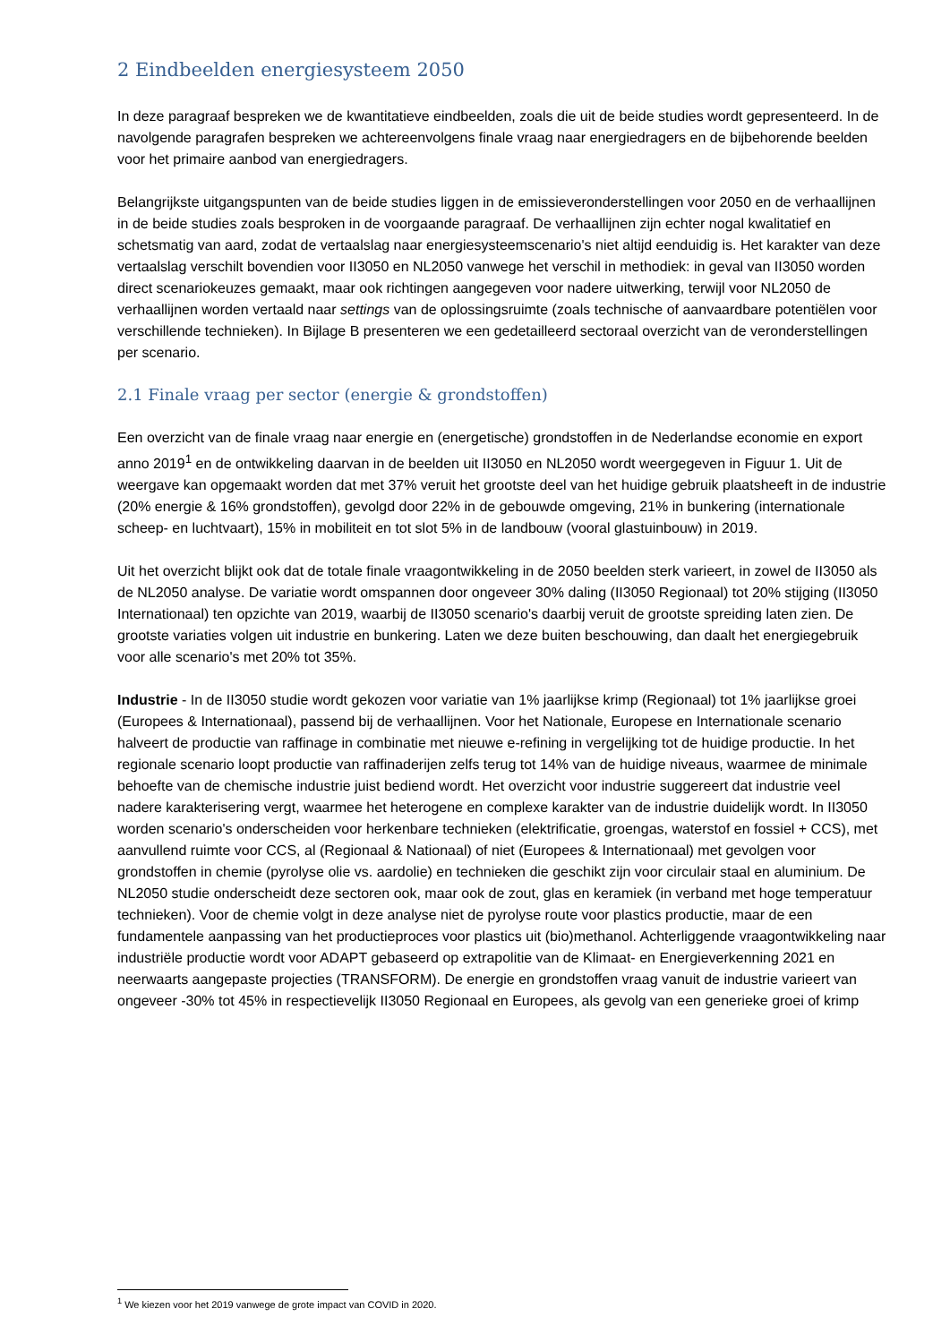2 Eindbeelden energiesysteem 2050
In deze paragraaf bespreken we de kwantitatieve eindbeelden, zoals die uit de beide studies wordt gepresenteerd. In de navolgende paragrafen bespreken we achtereenvolgens finale vraag naar energiedragers en de bijbehorende beelden voor het primaire aanbod van energiedragers.
Belangrijkste uitgangspunten van de beide studies liggen in de emissieveronderstellingen voor 2050 en de verhaallijnen in de beide studies zoals besproken in de voorgaande paragraaf. De verhaallijnen zijn echter nogal kwalitatief en schetsmatig van aard, zodat de vertaalslag naar energiesysteemscenario's niet altijd eenduidig is. Het karakter van deze vertaalslag verschilt bovendien voor II3050 en NL2050 vanwege het verschil in methodiek: in geval van II3050 worden direct scenariokeuzes gemaakt, maar ook richtingen aangegeven voor nadere uitwerking, terwijl voor NL2050 de verhaallijnen worden vertaald naar settings van de oplossingsruimte (zoals technische of aanvaardbare potentiëlen voor verschillende technieken). In Bijlage B presenteren we een gedetailleerd sectoraal overzicht van de veronderstellingen per scenario.
2.1 Finale vraag per sector (energie & grondstoffen)
Een overzicht van de finale vraag naar energie en (energetische) grondstoffen in de Nederlandse economie en export anno 2019<sup>1</sup> en de ontwikkeling daarvan in de beelden uit II3050 en NL2050 wordt weergegeven in Figuur 1. Uit de weergave kan opgemaakt worden dat met 37% veruit het grootste deel van het huidige gebruik plaatsheeft in de industrie (20% energie & 16% grondstoffen), gevolgd door 22% in de gebouwde omgeving, 21% in bunkering (internationale scheep- en luchtvaart), 15% in mobiliteit en tot slot 5% in de landbouw (vooral glastuinbouw) in 2019.
Uit het overzicht blijkt ook dat de totale finale vraagontwikkeling in de 2050 beelden sterk varieert, in zowel de II3050 als de NL2050 analyse. De variatie wordt omspannen door ongeveer 30% daling (II3050 Regionaal) tot 20% stijging (II3050 Internationaal) ten opzichte van 2019, waarbij de II3050 scenario's daarbij veruit de grootste spreiding laten zien. De grootste variaties volgen uit industrie en bunkering. Laten we deze buiten beschouwing, dan daalt het energiegebruik voor alle scenario's met 20% tot 35%.
Industrie - In de II3050 studie wordt gekozen voor variatie van 1% jaarlijkse krimp (Regionaal) tot 1% jaarlijkse groei (Europees & Internationaal), passend bij de verhaallijnen. Voor het Nationale, Europese en Internationale scenario halveert de productie van raffinage in combinatie met nieuwe e-refining in vergelijking tot de huidige productie. In het regionale scenario loopt productie van raffinaderijen zelfs terug tot 14% van de huidige niveaus, waarmee de minimale behoefte van de chemische industrie juist bediend wordt. Het overzicht voor industrie suggereert dat industrie veel nadere karakterisering vergt, waarmee het heterogene en complexe karakter van de industrie duidelijk wordt. In II3050 worden scenario's onderscheiden voor herkenbare technieken (elektrificatie, groengas, waterstof en fossiel + CCS), met aanvullend ruimte voor CCS, al (Regionaal & Nationaal) of niet (Europees & Internationaal) met gevolgen voor grondstoffen in chemie (pyrolyse olie vs. aardolie) en technieken die geschikt zijn voor circulair staal en aluminium. De NL2050 studie onderscheidt deze sectoren ook, maar ook de zout, glas en keramiek (in verband met hoge temperatuur technieken). Voor de chemie volgt in deze analyse niet de pyrolyse route voor plastics productie, maar de een fundamentele aanpassing van het productieproces voor plastics uit (bio)methanol. Achterliggende vraagontwikkeling naar industriële productie wordt voor ADAPT gebaseerd op extrapolitie van de Klimaat- en Energieverkenning 2021 en neerwaarts aangepaste projecties (TRANSFORM). De energie en grondstoffen vraag vanuit de industrie varieert van ongeveer -30% tot 45% in respectievelijk II3050 Regionaal en Europees, als gevolg van een generieke groei of krimp
<sup>1</sup> We kiezen voor het 2019 vanwege de grote impact van COVID in 2020.